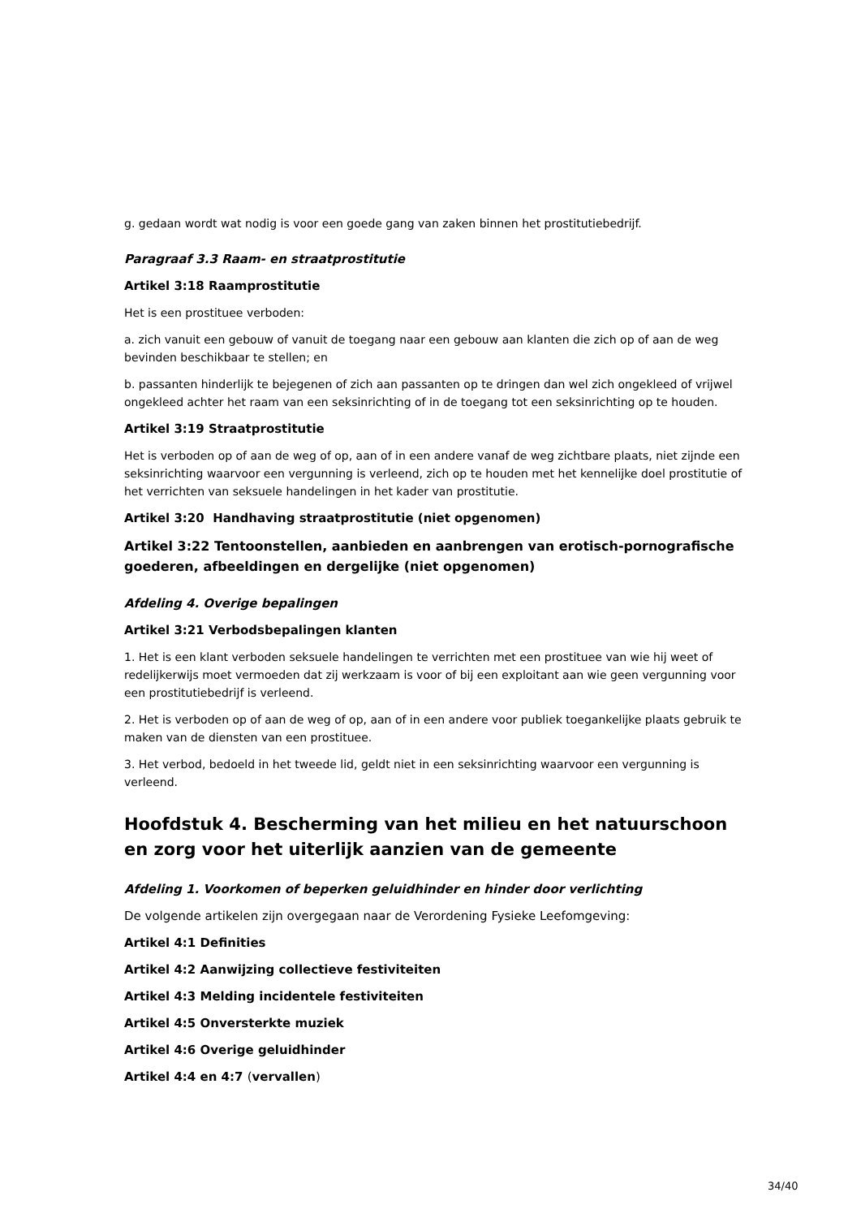g. gedaan wordt wat nodig is voor een goede gang van zaken binnen het prostitutiebedrijf.
Paragraaf 3.3 Raam- en straatprostitutie
Artikel 3:18 Raamprostitutie
Het is een prostituee verboden:
a. zich vanuit een gebouw of vanuit de toegang naar een gebouw aan klanten die zich op of aan de weg bevinden beschikbaar te stellen; en
b. passanten hinderlijk te bejegenen of zich aan passanten op te dringen dan wel zich ongekleed of vrijwel ongekleed achter het raam van een seksinrichting of in de toegang tot een seksinrichting op te houden.
Artikel 3:19 Straatprostitutie
Het is verboden op of aan de weg of op, aan of in een andere vanaf de weg zichtbare plaats, niet zijnde een seksinrichting waarvoor een vergunning is verleend, zich op te houden met het kennelijke doel prostitutie of het verrichten van seksuele handelingen in het kader van prostitutie.
Artikel 3:20 Handhaving straatprostitutie (niet opgenomen)
Artikel 3:22 Tentoonstellen, aanbieden en aanbrengen van erotisch-pornografische goederen, afbeeldingen en dergelijke (niet opgenomen)
Afdeling 4. Overige bepalingen
Artikel 3:21 Verbodsbepalingen klanten
1. Het is een klant verboden seksuele handelingen te verrichten met een prostituee van wie hij weet of redelijkerwijs moet vermoeden dat zij werkzaam is voor of bij een exploitant aan wie geen vergunning voor een prostitutiebedrijf is verleend.
2. Het is verboden op of aan de weg of op, aan of in een andere voor publiek toegankelijke plaats gebruik te maken van de diensten van een prostituee.
3. Het verbod, bedoeld in het tweede lid, geldt niet in een seksinrichting waarvoor een vergunning is verleend.
Hoofdstuk 4. Bescherming van het milieu en het natuurschoon en zorg voor het uiterlijk aanzien van de gemeente
Afdeling 1. Voorkomen of beperken geluidhinder en hinder door verlichting
De volgende artikelen zijn overgegaan naar de Verordening Fysieke Leefomgeving:
Artikel 4:1 Definities
Artikel 4:2 Aanwijzing collectieve festiviteiten
Artikel 4:3 Melding incidentele festiviteiten
Artikel 4:5 Onversterkte muziek
Artikel 4:6 Overige geluidhinder
Artikel 4:4 en 4:7 (vervallen)
34/40